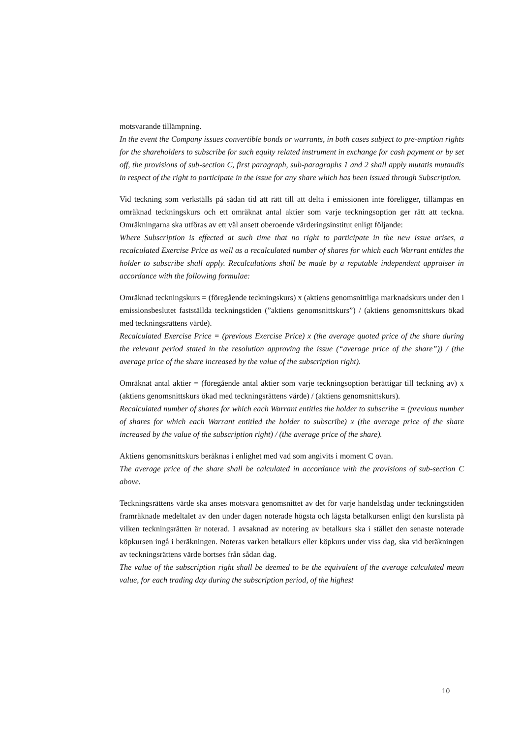motsvarande tillämpning.
In the event the Company issues convertible bonds or warrants, in both cases subject to pre-emption rights for the shareholders to subscribe for such equity related instrument in exchange for cash payment or by set off, the provisions of sub-section C, first paragraph, sub-paragraphs 1 and 2 shall apply mutatis mutandis in respect of the right to participate in the issue for any share which has been issued through Subscription.
Vid teckning som verkställs på sådan tid att rätt till att delta i emissionen inte föreligger, tillämpas en omräknad teckningskurs och ett omräknat antal aktier som varje teckningsoption ger rätt att teckna. Omräkningarna ska utföras av ett väl ansett oberoende värderingsinstitut enligt följande:
Where Subscription is effected at such time that no right to participate in the new issue arises, a recalculated Exercise Price as well as a recalculated number of shares for which each Warrant entitles the holder to subscribe shall apply. Recalculations shall be made by a reputable independent appraiser in accordance with the following formulae:
Omräknad teckningskurs = (föregående teckningskurs) x (aktiens genomsnittliga marknadskurs under den i emissionsbeslutet fastställda teckningstiden (”aktiens genomsnittskurs”) / (aktiens genomsnittskurs ökad med teckningsrättens värde).
Recalculated Exercise Price = (previous Exercise Price) x (the average quoted price of the share during the relevant period stated in the resolution approving the issue (“average price of the share”)) / (the average price of the share increased by the value of the subscription right).
Omräknat antal aktier = (föregående antal aktier som varje teckningsoption berättigar till teckning av) x (aktiens genomsnittskurs ökad med teckningsrättens värde) / (aktiens genomsnittskurs).
Recalculated number of shares for which each Warrant entitles the holder to subscribe = (previous number of shares for which each Warrant entitled the holder to subscribe) x (the average price of the share increased by the value of the subscription right) / (the average price of the share).
Aktiens genomsnittskurs beräknas i enlighet med vad som angivits i moment C ovan.
The average price of the share shall be calculated in accordance with the provisions of sub-section C above.
Teckningsrättens värde ska anses motsvara genomsnittet av det för varje handelsdag under teckningstiden framräknade medeltalet av den under dagen noterade högsta och lägsta betalkursen enligt den kurslista på vilken teckningsrätten är noterad. I avsaknad av notering av betalkurs ska i stället den senaste noterade köpkursen ingå i beräkningen. Noteras varken betalkurs eller köpkurs under viss dag, ska vid beräkningen av teckningsrättens värde bortses från sådan dag.
The value of the subscription right shall be deemed to be the equivalent of the average calculated mean value, for each trading day during the subscription period, of the highest
10